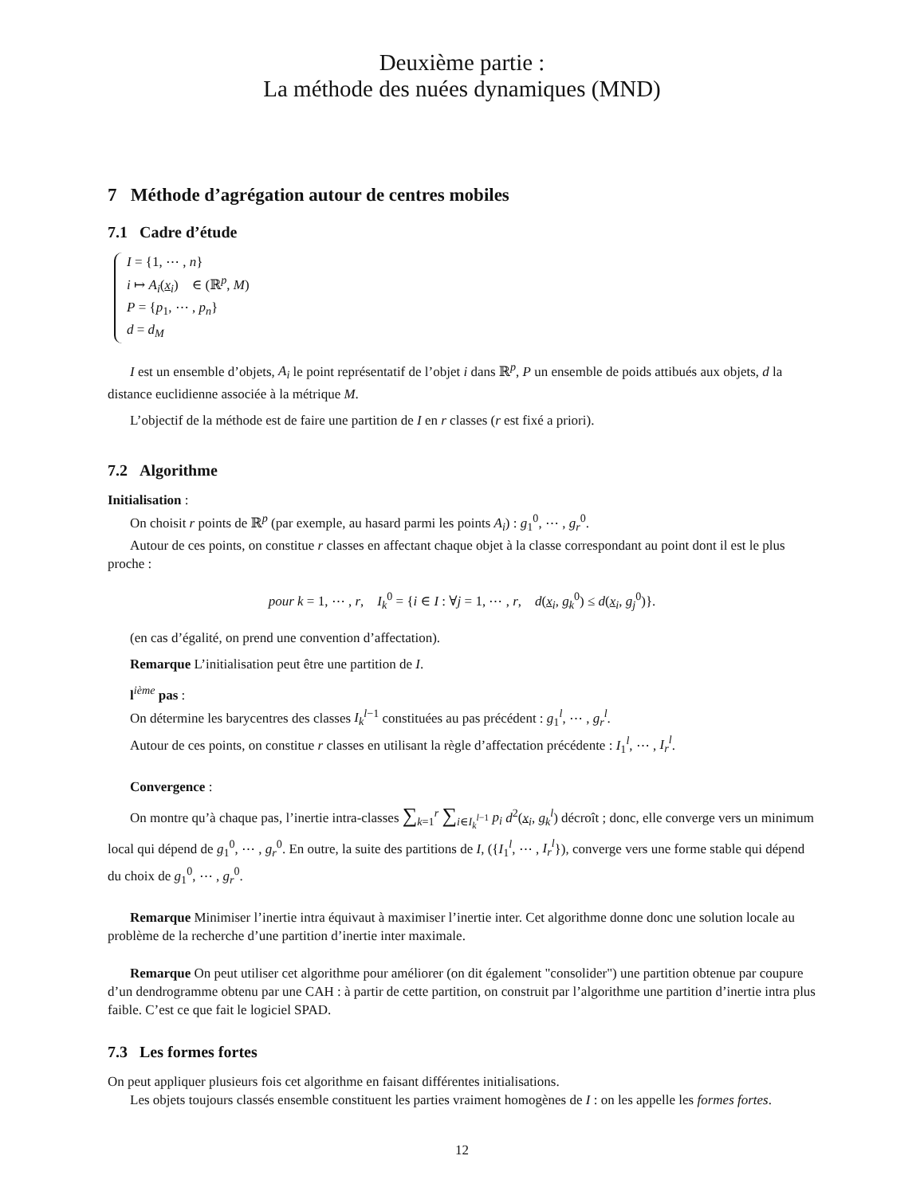Deuxième partie :
La méthode des nuées dynamiques (MND)
7 Méthode d’agrégation autour de centres mobiles
7.1 Cadre d’étude
I = {1, ⋯ , n}
i ↦ A<sub>i</sub>(x<sub>i</sub>) ∈ (ℝ<sup>p</sup>, M)
P = {p<sub>1</sub>, ⋯ , p<sub>n</sub>}
d = d<sub>M</sub>
I est un ensemble d’objets, A<sub>i</sub> le point représentatif de l’objet i dans ℝ<sup>p</sup>, P un ensemble de poids attibués aux objets, d la distance euclidienne associée à la métrique M.
L’objectif de la méthode est de faire une partition de I en r classes (r est fixé a priori).
7.2 Algorithme
Initialisation :
On choisit r points de ℝ<sup>p</sup> (par exemple, au hasard parmi les points A<sub>i</sub>) : g<sub>1</sub><sup>0</sup>, ⋯ , g<sub>r</sub><sup>0</sup>.
Autour de ces points, on constitue r classes en affectant chaque objet à la classe correspondant au point dont il est le plus proche :
pour k = 1, ⋯ , r, I<sub>k</sub><sup>0</sup> = {i ∈ I : ∀j = 1, ⋯ , r, d(x<sub>i</sub>, g<sub>k</sub><sup>0</sup>) ≤ d(x<sub>i</sub>, g<sub>j</sub><sup>0</sup>)}.
(en cas d’égalité, on prend une convention d’affectation).
Remarque L’initialisation peut être une partition de I.
l<sup>ième</sup> pas :
On détermine les barycentres des classes I<sub>k</sub><sup>l−1</sup> constituées au pas précédent : g<sub>1</sub><sup>l</sup>, ⋯ , g<sub>r</sub><sup>l</sup>.
Autour de ces points, on constitue r classes en utilisant la règle d’affectation précédente : I<sub>1</sub><sup>l</sup>, ⋯ , I<sub>r</sub><sup>l</sup>.
Convergence :
On montre qu’à chaque pas, l’inertie intra-classes ∑<sub>k=1</sub><sup>r</sup> ∑<sub>i∈I<sub>k</sub><sup>l−1</sup></sub> p<sub>i</sub> d<sup>2</sup>(x<sub>i</sub>, g<sub>k</sub><sup>l</sup>) décroît ; donc, elle converge vers un minimum local qui dépend de g<sub>1</sub><sup>0</sup>, ⋯ , g<sub>r</sub><sup>0</sup>. En outre, la suite des partitions de I, ({I<sub>1</sub><sup>l</sup>, ⋯ , I<sub>r</sub><sup>l</sup>}), converge vers une forme stable qui dépend du choix de g<sub>1</sub><sup>0</sup>, ⋯ , g<sub>r</sub><sup>0</sup>.
Remarque Minimiser l’inertie intra équivaut à maximiser l’inertie inter. Cet algorithme donne donc une solution locale au problème de la recherche d’une partition d’inertie inter maximale.
Remarque On peut utiliser cet algorithme pour améliorer (on dit également "consolider") une partition obtenue par coupure d’un dendrogramme obtenu par une CAH : à partir de cette partition, on construit par l’algorithme une partition d’inertie intra plus faible. C’est ce que fait le logiciel SPAD.
7.3 Les formes fortes
On peut appliquer plusieurs fois cet algorithme en faisant différentes initialisations.
Les objets toujours classés ensemble constituent les parties vraiment homogènes de I : on les appelle les formes fortes.
12